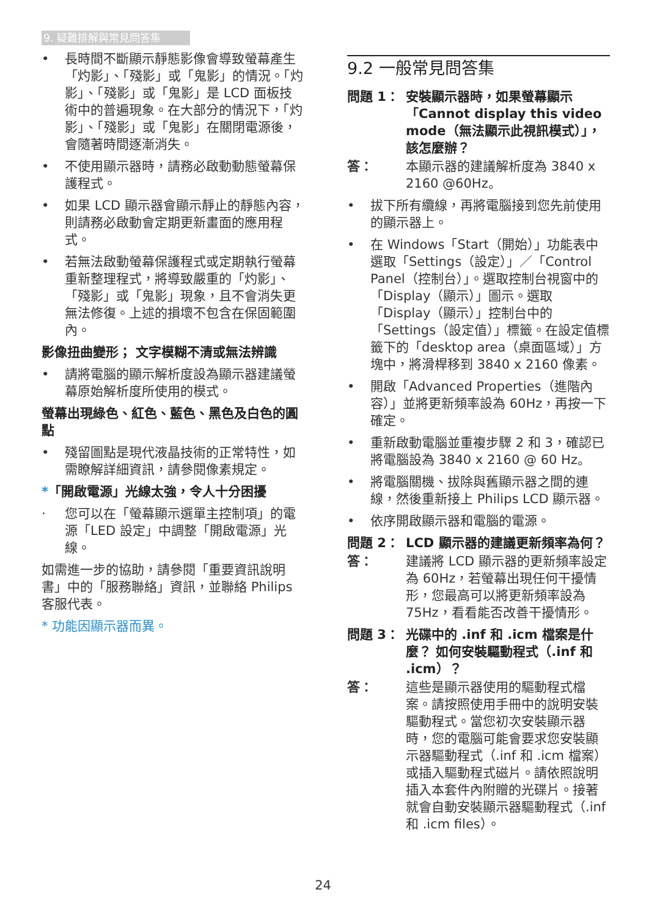9. 疑難排解與常見問答集
• 長時間不斷顯示靜態影像會導致螢幕產生「灼影」、「殘影」或「鬼影」的情況。「灼影」、「殘影」或「鬼影」是 LCD 面板技術中的普遍現象。在大部分的情況下，「灼影」、「殘影」或「鬼影」在關閉電源後，會隨著時間逐漸消失。
• 不使用顯示器時，請務必啟動動態螢幕保護程式。
• 如果 LCD 顯示器會顯示靜止的靜態內容，則請務必啟動會定期更新畫面的應用程式。
• 若無法啟動螢幕保護程式或定期執行螢幕重新整理程式，將導致嚴重的「灼影」、「殘影」或「鬼影」現象，且不會消失更無法修復。上述的損壞不包含在保固範圍內。
影像扭曲變形； 文字模糊不清或無法辨識
• 請將電腦的顯示解析度設為顯示器建議螢幕原始解析度所使用的模式。
螢幕出現綠色、紅色、藍色、黑色及白色的圓點
• 殘留圖點是現代液晶技術的正常特性，如需瞭解詳細資訊，請參閱像素規定。
*「開啟電源」光線太強，令人十分困擾
· 您可以在「螢幕顯示選單主控制項」的電源「LED 設定」中調整「開啟電源」光線。
如需進一步的協助，請參閱「重要資訊說明書」中的「服務聯絡」資訊，並聯絡 Philips 客服代表。
* 功能因顯示器而異。
9.2 一般常見問答集
問題 1： 安裝顯示器時，如果螢幕顯示「Cannot display this video mode（無法顯示此視訊模式）」，該怎麼辦？
答： 本顯示器的建議解析度為 3840 x 2160 @60Hz。
• 拔下所有纜線，再將電腦接到您先前使用的顯示器上。
• 在 Windows「Start（開始）」功能表中選取「Settings（設定）」／「Control Panel（控制台）」。選取控制台視窗中的「Display（顯示）」圖示。選取「Display（顯示）」控制台中的「Settings（設定值）」標籤。在設定值標籤下的「desktop area（桌面區域）」方塊中，將滑桿移到 3840 x 2160 像素。
• 開啟「Advanced Properties（進階內容）」並將更新頻率設為 60Hz，再按一下確定。
• 重新啟動電腦並重複步驟 2 和 3，確認已將電腦設為 3840 x 2160 @ 60 Hz。
• 將電腦關機、拔除與舊顯示器之間的連線，然後重新接上 Philips LCD 顯示器。
• 依序開啟顯示器和電腦的電源。
問題 2： LCD 顯示器的建議更新頻率為何？
答： 建議將 LCD 顯示器的更新頻率設定為 60Hz，若螢幕出現任何干擾情形，您最高可以將更新頻率設為 75Hz，看看能否改善干擾情形。
問題 3： 光碟中的 .inf 和 .icm 檔案是什麼？ 如何安裝驅動程式（.inf 和 .icm）？
答： 這些是顯示器使用的驅動程式檔案。請按照使用手冊中的說明安裝驅動程式。當您初次安裝顯示器時，您的電腦可能會要求您安裝顯示器驅動程式（.inf 和 .icm 檔案）或插入驅動程式磁片。請依照說明插入本套件內附贈的光碟片。接著就會自動安裝顯示器驅動程式（.inf 和 .icm files）。
24